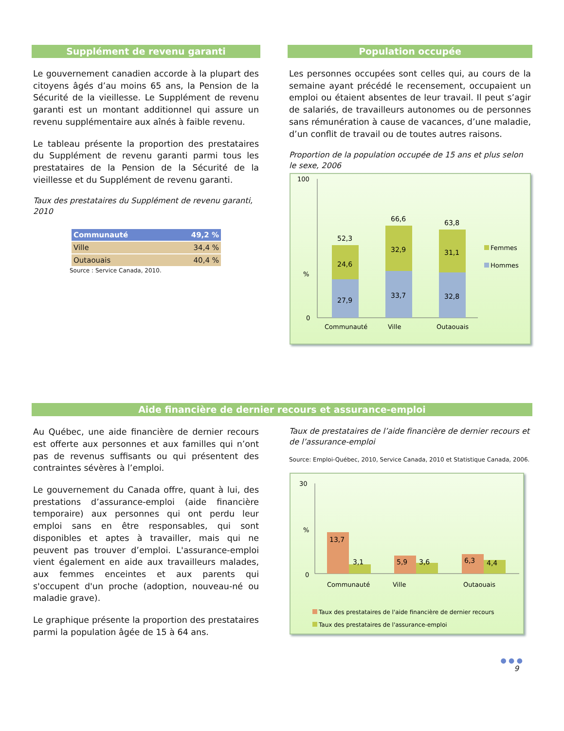Supplément de revenu garanti
Le gouvernement canadien accorde à la plupart des citoyens âgés d’au moins 65 ans, la Pension de la Sécurité de la vieillesse. Le Supplément de revenu garanti est un montant additionnel qui assure un revenu supplémentaire aux aînés à faible revenu.
Le tableau présente la proportion des prestataires du Supplément de revenu garanti parmi tous les prestataires de la Pension de la Sécurité de la vieillesse et du Supplément de revenu garanti.
Taux des prestataires du Supplément de revenu garanti, 2010
| Communauté | 49,2 % |
| Ville | 34,4 % |
| Outaouais | 40,4 % |
Source : Service Canada, 2010.
Population occupée
Les personnes occupées sont celles qui, au cours de la semaine ayant précédé le recensement, occupaient un emploi ou étaient absentes de leur travail. Il peut s’agir de salariés, de travailleurs autonomes ou de personnes sans rémunération à cause de vacances, d’une maladie, d’un conflit de travail ou de toutes autres raisons.
Proportion de la population occupée de 15 ans et plus selon le sexe, 2006
100
%
0
27,9
24,6
52,3
33,7
32,9
66,6
32,8
31,1
63,8
Communauté
Ville
Outaouais
Femmes
Hommes
Aide financière de dernier recours et assurance-emploi
Au Québec, une aide financière de dernier recours est offerte aux personnes et aux familles qui n’ont pas de revenus suffisants ou qui présentent des contraintes sévères à l’emploi.
Le gouvernement du Canada offre, quant à lui, des prestations d’assurance-emploi (aide financière temporaire) aux personnes qui ont perdu leur emploi sans en être responsables, qui sont disponibles et aptes à travailler, mais qui ne peuvent pas trouver d’emploi. L'assurance-emploi vient également en aide aux travailleurs malades, aux femmes enceintes et aux parents qui s'occupent d'un proche (adoption, nouveau-né ou maladie grave).
Le graphique présente la proportion des prestataires parmi la population âgée de 15 à 64 ans.
Taux de prestataires de l’aide financière de dernier recours et de l’assurance-emploi
Source: Emploi-Québec, 2010, Service Canada, 2010 et Statistique Canada, 2006.
30
%
0
13,7
3,1
5,9
3,6
6,3
4,4
Communauté
Ville
Outaouais
Taux des prestataires de l'aide financière de dernier recours
Taux des prestataires de l'assurance-emploi
● ● ●
9